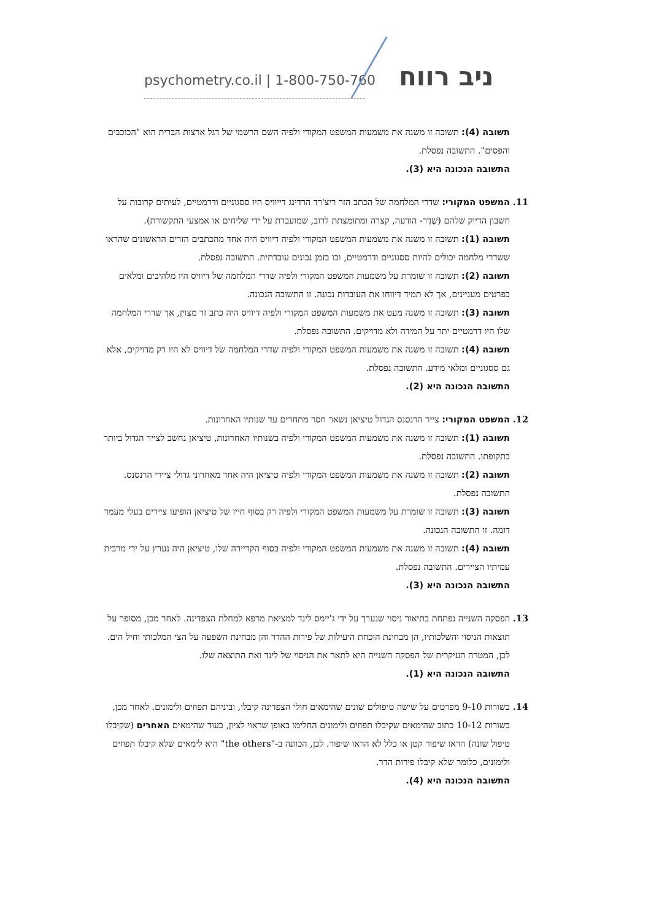psychometry.co.il | 1-800-750-760
ניב רווח
תשובה (4): תשובה זו משנה את משמעות המשפט המקורי ולפיה השם הרשמי של דגל ארצות הברית הוא "הכוכבים והפסים". התשובה נפסלת.
התשובה הנכונה היא (3).
11. המשפט המקורי: שדרי המלחמה של הכתב הזר ריצ'רד הרדינג דייוויס היו ססגוניים ודרמטיים, לעיתים קרובות על חשבון הדיוק שלהם (שֶׁדֶר- הודעה, קצרה ומתומצתת לרוב, שמועברת על ידי שליחים או אמצעי התקשורת).
תשובה (1): תשובה זו משנה את משמעות המשפט המקורי ולפיה דיוויס היה אחד מהכתבים הזרים הראשונים שהראו ששדרי מלחמה יכולים להיות ססגוניים ודרמטיים, ובו בזמן נכונים עובדתית. התשובה נפסלת.
תשובה (2): תשובה זו שומרת על משמעות המשפט המקורי ולפיה שדרי המלחמה של דיוויס היו מלהיבים ומלאים בפרטים מעניינים, אך לא תמיד דיווחו את העובדות נכונה. זו התשובה הנכונה.
תשובה (3): תשובה זו משנה מעט את משמעות המשפט המקורי ולפיה דיוויס היה כתב זר מצוין, אך שדרי המלחמה שלו היו דרמטיים יתר על המידה ולא מדויקים. התשובה נפסלת.
תשובה (4): תשובה זו משנה את משמעות המשפט המקורי ולפיה שדרי המלחמה של דיוויס לא היו רק מדויקים, אלא גם ססגוניים ומלאי מידע. התשובה נפסלת.
התשובה הנכונה היא (2).
12. המשפט המקורי: צייר הרנסנס הגדול טיציאן נשאר חסר מתחרים עד שנותיו האחרונות.
תשובה (1): תשובה זו משנה את משמעות המשפט המקורי ולפיה בשנותיו האחרונות, טיציאן נחשב לצייר הגדול ביותר בתקופתו. התשובה נפסלת.
תשובה (2): תשובה זו משנה את משמעות המשפט המקורי ולפיה טיציאן היה אחד מאחרוני גדולי ציירי הרנסנס. התשובה נפסלת.
תשובה (3): תשובה זו שומרת על משמעות המשפט המקורי ולפיה רק בסוף חייו של טיציאן הופיעו ציירים בעלי מעמד דומה. זו התשובה הנכונה.
תשובה (4): תשובה זו משנה את משמעות המשפט המקורי ולפיה בסוף הקריירה שלו, טיציאן היה נערץ על ידי מרבית עמיתיו הציירים. התשובה נפסלת.
התשובה הנכונה היא (3).
13. הפסקה השנייה נפתחת בתיאור ניסוי שנערך על ידי ג'יימס לינד למציאת מרפא למחלת הצפדינה. לאחר מכן, מסופר על תוצאות הניסוי והשלכותיו, הן מבחינת הוכחת היעילות של פירות ההדר והן מבחינת השפעה על הצי המלכותי וחיל הים. לכן, המטרה העיקרית של הפסקה השנייה היא לתאר את הניסוי של לינד ואת התוצאה שלו.
התשובה הנכונה היא (1).
14. בשורות 9-10 מפרטים על שישה טיפולים שונים שהימאים חולי הצפדינה קיבלו, וביניהם תפוזים ולימונים. לאחר מכן, בשורות 10-12 כתוב שהימאים שקיבלו תפוזים ולימונים החלימו באופן שראוי לציון, בעוד שהימאים האחרים (שקיבלו טיפול שונה) הראו שיפור קטן או כלל לא הראו שיפור. לכן, הכוונה ב-"the others" היא לימאים שלא קיבלו תפוזים ולימונים, כלומר שלא קיבלו פירות הדר.
התשובה הנכונה היא (4).